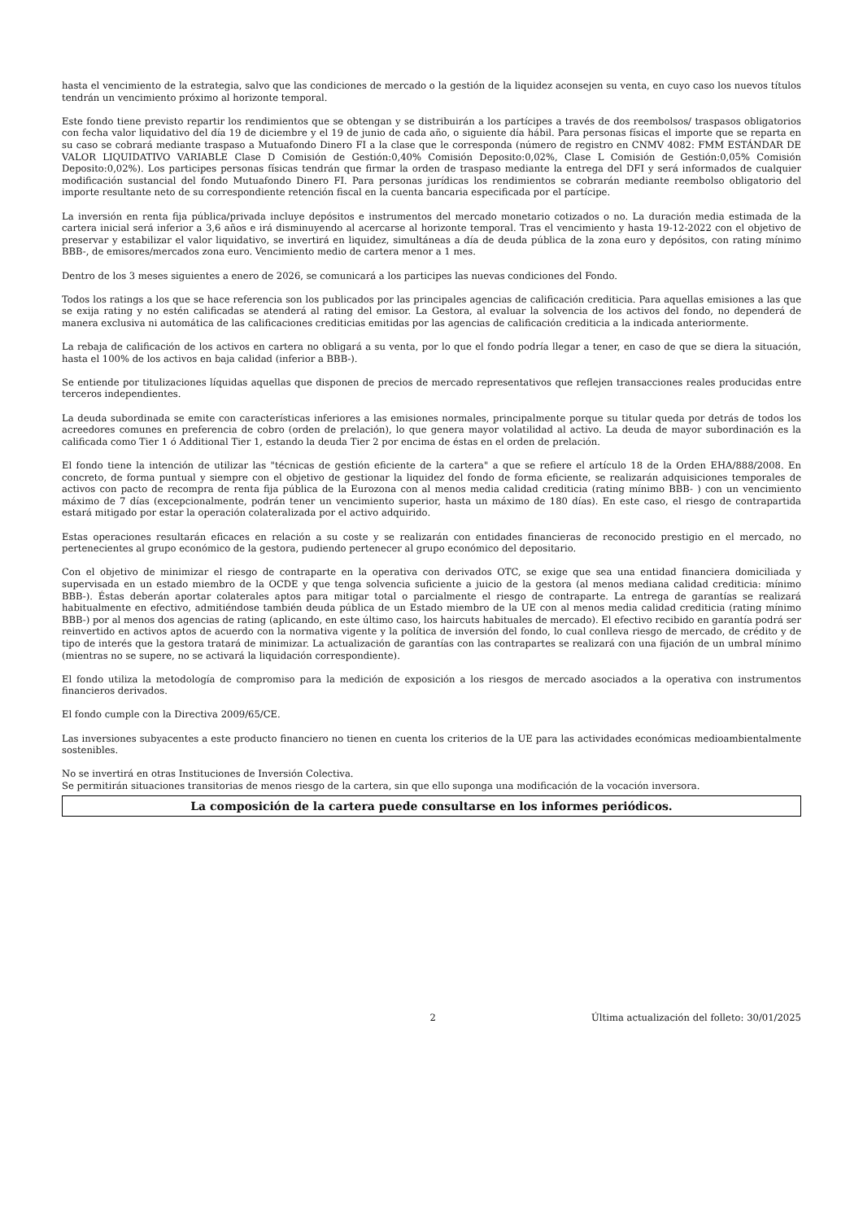hasta el vencimiento de la estrategia, salvo que las condiciones de mercado o la gestión de la liquidez aconsejen su venta, en cuyo caso los nuevos títulos tendrán un vencimiento próximo al horizonte temporal.
Este fondo tiene previsto repartir los rendimientos que se obtengan y se distribuirán a los partícipes a través de dos reembolsos/ traspasos obligatorios con fecha valor liquidativo del día 19 de diciembre y el 19 de junio de cada año, o siguiente día hábil. Para personas físicas el importe que se reparta en su caso se cobrará mediante traspaso a Mutuafondo Dinero FI a la clase que le corresponda (número de registro en CNMV 4082: FMM ESTÁNDAR DE VALOR LIQUIDATIVO VARIABLE Clase D Comisión de Gestión:0,40% Comisión Deposito:0,02%, Clase L Comisión de Gestión:0,05% Comisión Deposito:0,02%). Los participes personas físicas tendrán que firmar la orden de traspaso mediante la entrega del DFI y será informados de cualquier modificación sustancial del fondo Mutuafondo Dinero FI. Para personas jurídicas los rendimientos se cobrarán mediante reembolso obligatorio del importe resultante neto de su correspondiente retención fiscal en la cuenta bancaria especificada por el partícipe.
La inversión en renta fija pública/privada incluye depósitos e instrumentos del mercado monetario cotizados o no. La duración media estimada de la cartera inicial será inferior a 3,6 años e irá disminuyendo al acercarse al horizonte temporal. Tras el vencimiento y hasta 19-12-2022 con el objetivo de preservar y estabilizar el valor liquidativo, se invertirá en liquidez, simultáneas a día de deuda pública de la zona euro y depósitos, con rating mínimo BBB-, de emisores/mercados zona euro. Vencimiento medio de cartera menor a 1 mes.
Dentro de los 3 meses siguientes a enero de 2026, se comunicará a los participes las nuevas condiciones del Fondo.
Todos los ratings a los que se hace referencia son los publicados por las principales agencias de calificación crediticia. Para aquellas emisiones a las que se exija rating y no estén calificadas se atenderá al rating del emisor. La Gestora, al evaluar la solvencia de los activos del fondo, no dependerá de manera exclusiva ni automática de las calificaciones crediticias emitidas por las agencias de calificación crediticia a la indicada anteriormente.
La rebaja de calificación de los activos en cartera no obligará a su venta, por lo que el fondo podría llegar a tener, en caso de que se diera la situación, hasta el 100% de los activos en baja calidad (inferior a BBB-).
Se entiende por titulizaciones líquidas aquellas que disponen de precios de mercado representativos que reflejen transacciones reales producidas entre terceros independientes.
La deuda subordinada se emite con características inferiores a las emisiones normales, principalmente porque su titular queda por detrás de todos los acreedores comunes en preferencia de cobro (orden de prelación), lo que genera mayor volatilidad al activo. La deuda de mayor subordinación es la calificada como Tier 1 ó Additional Tier 1, estando la deuda Tier 2 por encima de éstas en el orden de prelación.
El fondo tiene la intención de utilizar las "técnicas de gestión eficiente de la cartera" a que se refiere el artículo 18 de la Orden EHA/888/2008. En concreto, de forma puntual y siempre con el objetivo de gestionar la liquidez del fondo de forma eficiente, se realizarán adquisiciones temporales de activos con pacto de recompra de renta fija pública de la Eurozona con al menos media calidad crediticia (rating mínimo BBB- ) con un vencimiento máximo de 7 días (excepcionalmente, podrán tener un vencimiento superior, hasta un máximo de 180 días). En este caso, el riesgo de contrapartida estará mitigado por estar la operación colateralizada por el activo adquirido.
Estas operaciones resultarán eficaces en relación a su coste y se realizarán con entidades financieras de reconocido prestigio en el mercado, no pertenecientes al grupo económico de la gestora, pudiendo pertenecer al grupo económico del depositario.
Con el objetivo de minimizar el riesgo de contraparte en la operativa con derivados OTC, se exige que sea una entidad financiera domiciliada y supervisada en un estado miembro de la OCDE y que tenga solvencia suficiente a juicio de la gestora (al menos mediana calidad crediticia: mínimo BBB-). Éstas deberán aportar colaterales aptos para mitigar total o parcialmente el riesgo de contraparte. La entrega de garantías se realizará habitualmente en efectivo, admitiéndose también deuda pública de un Estado miembro de la UE con al menos media calidad crediticia (rating mínimo BBB-) por al menos dos agencias de rating (aplicando, en este último caso, los haircuts habituales de mercado). El efectivo recibido en garantía podrá ser reinvertido en activos aptos de acuerdo con la normativa vigente y la política de inversión del fondo, lo cual conlleva riesgo de mercado, de crédito y de tipo de interés que la gestora tratará de minimizar. La actualización de garantías con las contrapartes se realizará con una fijación de un umbral mínimo (mientras no se supere, no se activará la liquidación correspondiente).
El fondo utiliza la metodología de compromiso para la medición de exposición a los riesgos de mercado asociados a la operativa con instrumentos financieros derivados.
El fondo cumple con la Directiva 2009/65/CE.
Las inversiones subyacentes a este producto financiero no tienen en cuenta los criterios de la UE para las actividades económicas medioambientalmente sostenibles.
No se invertirá en otras Instituciones de Inversión Colectiva.
Se permitirán situaciones transitorias de menos riesgo de la cartera, sin que ello suponga una modificación de la vocación inversora.
La composición de la cartera puede consultarse en los informes periódicos.
2 Última actualización del folleto: 30/01/2025